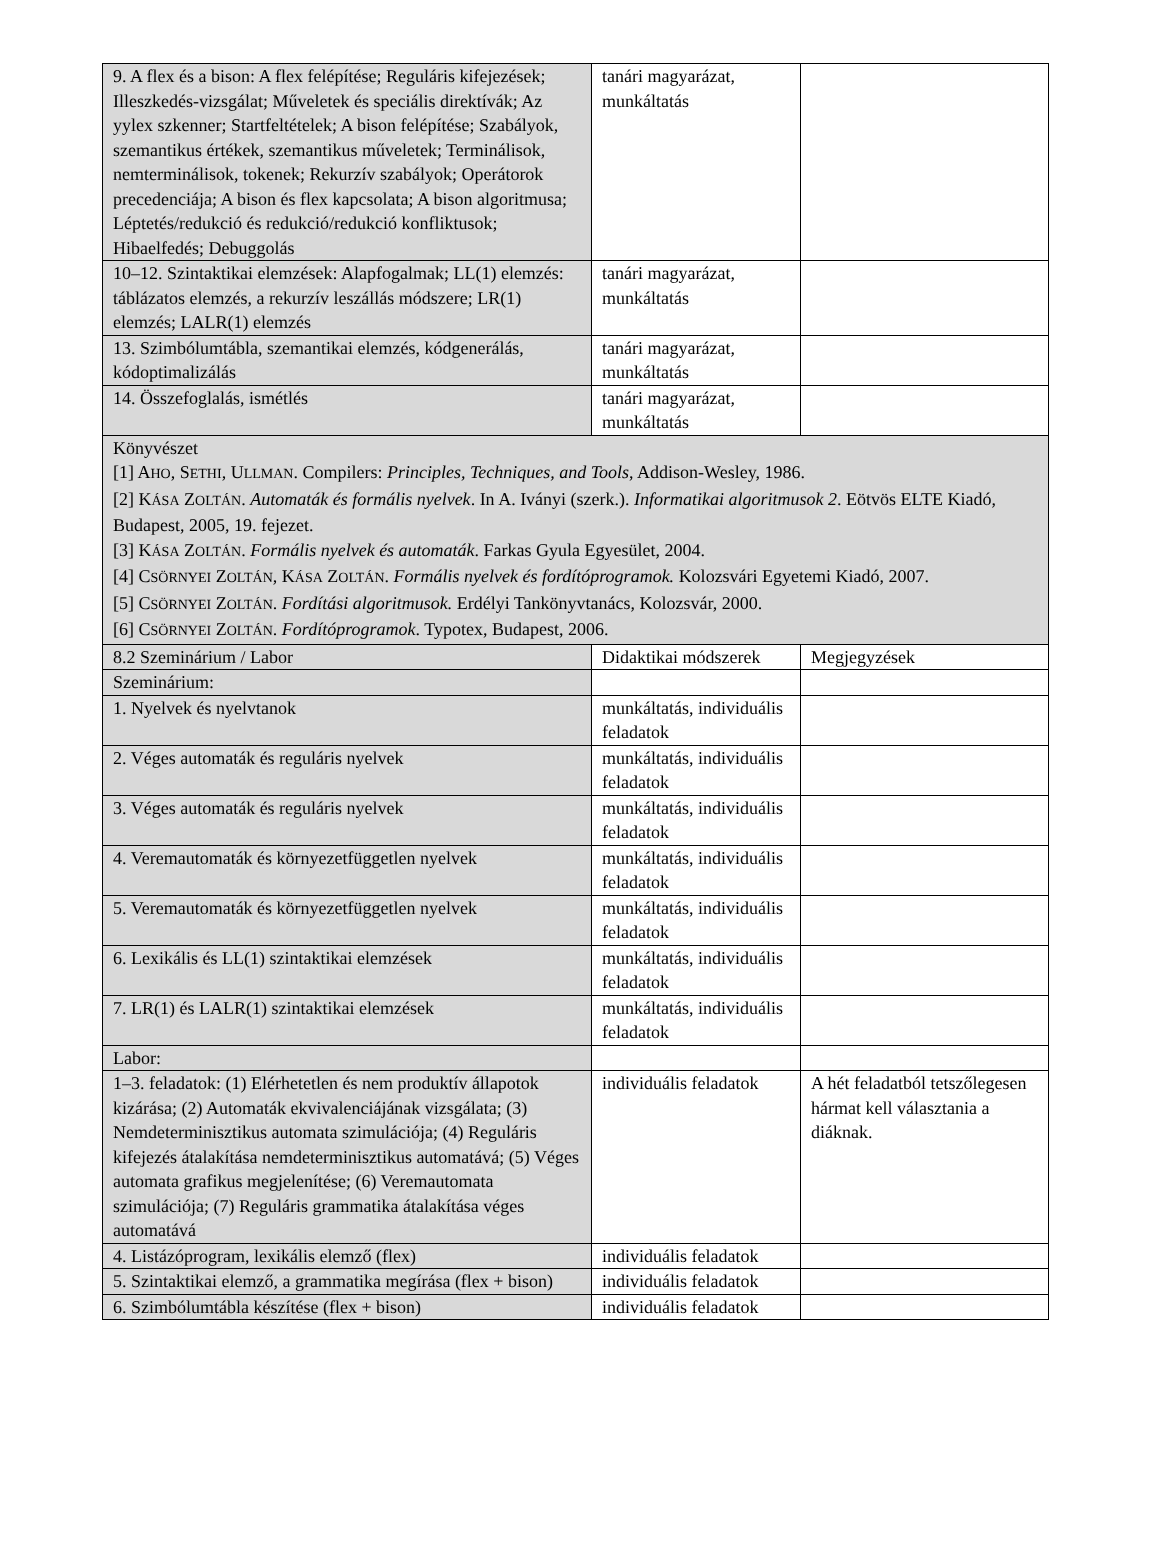| 9. A flex és a bison: A flex felépítése; Reguláris kifejezések; Illeszkedés-vizsgálat; Műveletek és speciális direktívák; Az yylex szkenner; Startfeltételek; A bison felépítése; Szabályok, szemantikus értékek, szemantikus műveletek; Terminálisok, nemterminálisok, tokenek; Rekurzív szabályok; Operátorok precedenciája; A bison és flex kapcsolata; A bison algoritmusa; Léptetés/redukció és redukció/redukció konfliktusok; Hibaelfedés; Debuggolás | tanári magyarázat, munkáltatás | |
| 10–12. Szintaktikai elemzések: Alapfogalmak; LL(1) elemzés: táblázatos elemzés, a rekurzív leszállás módszere; LR(1) elemzés; LALR(1) elemzés | tanári magyarázat, munkáltatás | |
| 13. Szimbólumtábla, szemantikai elemzés, kódgenerálás, kódoptimalizálás | tanári magyarázat, munkáltatás | |
| 14. Összefoglalás, ismétlés | tanári magyarázat, munkáltatás | |
| Könyvészet [1] A HO , S ETHI , U LLMAN . Compilers: Principles, Techniques, and Tools , Addison-Wesley, 1986. [2] K ÁSA Z OLTÁN . Automaták és formális nyelvek . In A. Iványi (szerk.). Informatikai algoritmusok 2 . Eötvös ELTE Kiadó, Budapest, 2005, 19. fejezet. [3] K ÁSA Z OLTÁN . Formális nyelvek és automaták . Farkas Gyula Egyesület, 2004. [4] C SÖRNYEI Z OLTÁN , K ÁSA Z OLTÁN . Formális nyelvek és fordítóprogramok. Kolozsvári Egyetemi Kiadó, 2007. [5] C SÖRNYEI Z OLTÁN . Fordítási algoritmusok. Erdélyi Tankönyvtanács, Kolozsvár, 2000. [6] C SÖRNYEI Z OLTÁN . Fordítóprogramok . Typotex, Budapest, 2006. | | |
| 8.2 Szeminárium / Labor | Didaktikai módszerek | Megjegyzések |
| Szeminárium: | | |
| 1. Nyelvek és nyelvtanok | munkáltatás, individuális feladatok | |
| 2. Véges automaták és reguláris nyelvek | munkáltatás, individuális feladatok | |
| 3. Véges automaták és reguláris nyelvek | munkáltatás, individuális feladatok | |
| 4. Veremautomaták és környezetfüggetlen nyelvek | munkáltatás, individuális feladatok | |
| 5. Veremautomaták és környezetfüggetlen nyelvek | munkáltatás, individuális feladatok | |
| 6. Lexikális és LL(1) szintaktikai elemzések | munkáltatás, individuális feladatok | |
| 7. LR(1) és LALR(1) szintaktikai elemzések | munkáltatás, individuális feladatok | |
| Labor: | | |
| 1–3. feladatok: (1) Elérhetetlen és nem produktív állapotok kizárása; (2) Automaták ekvivalenciájának vizsgálata; (3) Nemdeterminisztikus automata szimulációja; (4) Reguláris kifejezés átalakítása nemdeterminisztikus automatává; (5) Véges automata grafikus megjelenítése; (6) Veremautomata szimulációja; (7) Reguláris grammatika átalakítása véges automatává | individuális feladatok | A hét feladatból tetszőlegesen hármat kell választania a diáknak. |
| 4. Listázóprogram, lexikális elemző (flex) | individuális feladatok | |
| 5. Szintaktikai elemző, a grammatika megírása (flex + bison) | individuális feladatok | |
| 6. Szimbólumtábla készítése (flex + bison) | individuális feladatok | |